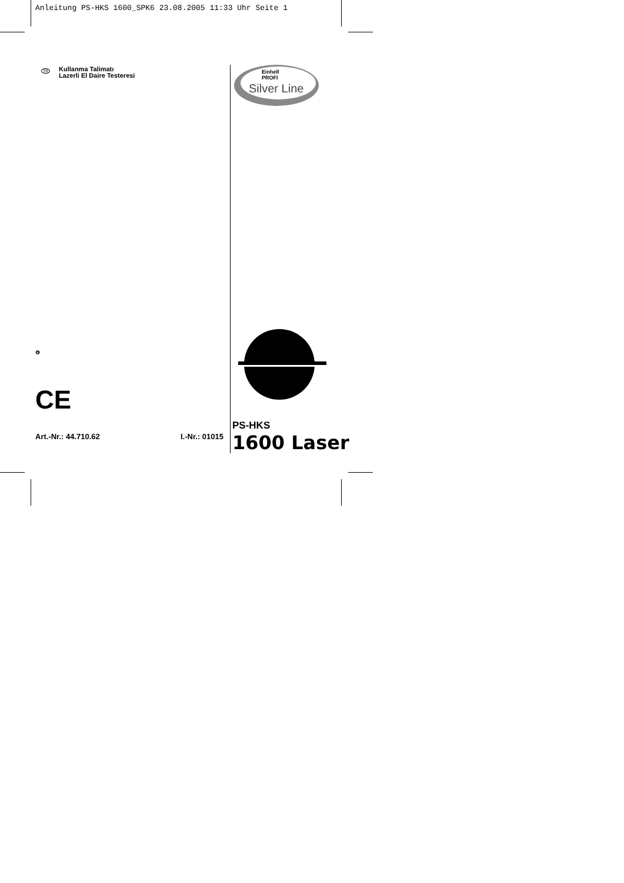Anleitung PS-HKS 1600_SPK6 23.08.2005 11:33 Uhr Seite 1
TR
Kullanma Talimatı
Lazerli El Daire Testeresi
❻
CE
Art.-Nr.: 44.710.62 I.-Nr.: 01015
Einhell
PROFI
Silver Line
PS-HKS
1600 Laser